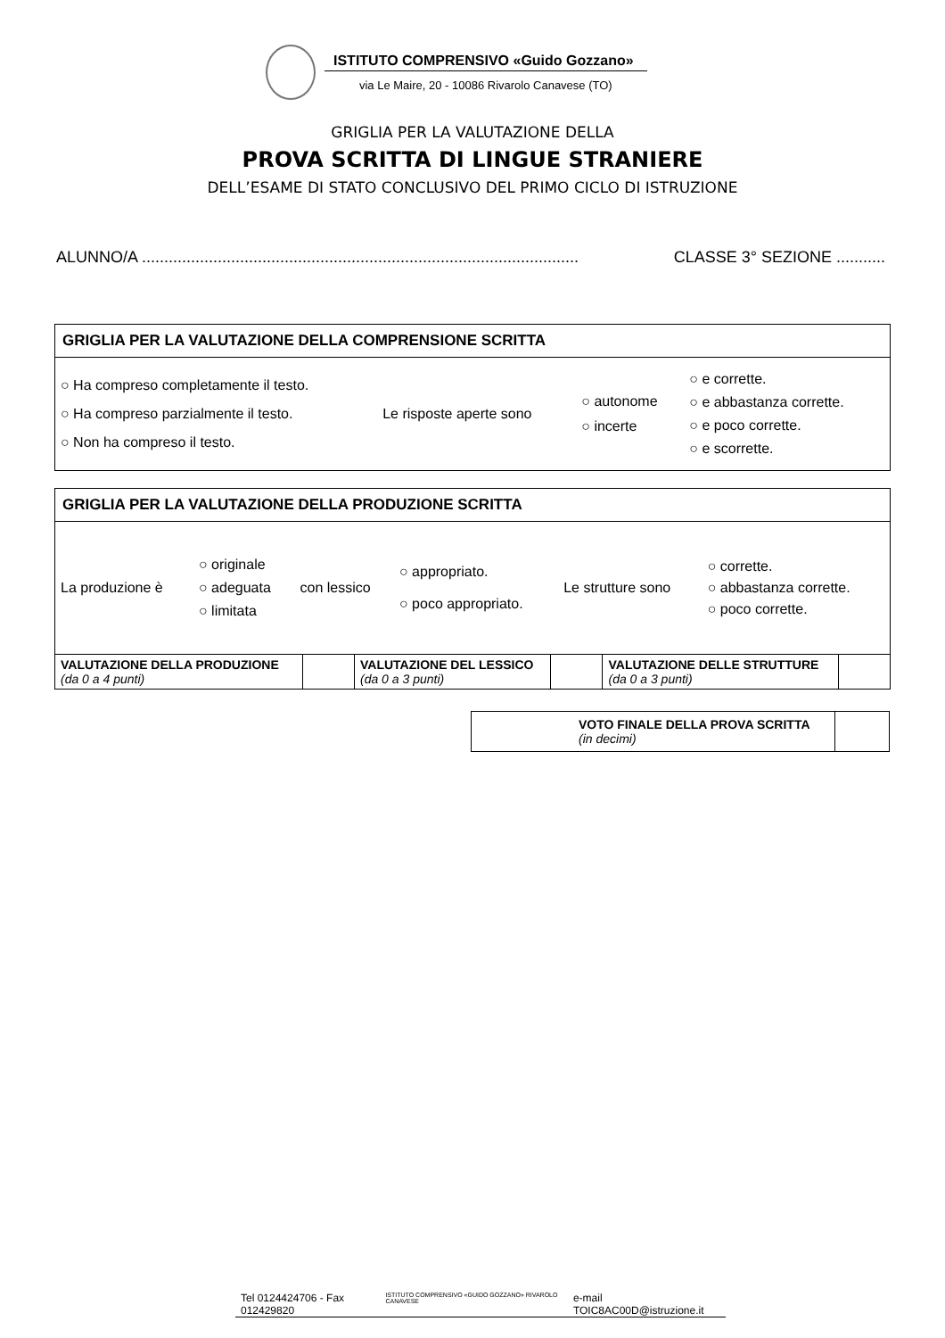ISTITUTO COMPRENSIVO «Guido Gozzano»
via Le Maire, 20 - 10086 Rivarolo Canavese (TO)
GRIGLIA PER LA VALUTAZIONE DELLA
PROVA SCRITTA DI LINGUE STRANIERE
DELL’ESAME DI STATO CONCLUSIVO DEL PRIMO CICLO DI ISTRUZIONE
ALUNNO/A .................................................................................................. CLASSE 3° SEZIONE ...........
GRIGLIA PER LA VALUTAZIONE DELLA COMPRENSIONE SCRITTA
| ○ Ha compreso completamente il testo. ○ Ha compreso parzialmente il testo. ○ Non ha compreso il testo. | Le risposte aperte sono | ○ autonome ○ incerte | ○ e corrette. ○ e abbastanza corrette. ○ e poco corrette. ○ e scorrette. |
GRIGLIA PER LA VALUTAZIONE DELLA PRODUZIONE SCRITTA
| La produzione è | ○ originale ○ adeguata ○ limitata | con lessico | ○ appropriato. ○ poco appropriato. | Le strutture sono | ○ corrette. ○ abbastanza corrette. ○ poco corrette. |
| VALUTAZIONE DELLA PRODUZIONE (da 0 a 4 punti) | | VALUTAZIONE DEL LESSICO (da 0 a 3 punti) | | VALUTAZIONE DELLE STRUTTURE (da 0 a 3 punti) | |
| VOTO FINALE DELLA PROVA SCRITTA (in decimi) | |
Tel 0124424706 - Fax 012429820 ISTITUTO COMPRENSIVO «GUIDO GOZZANO» RIVAROLO CANAVESE e-mail TOIC8AC00D@istruzione.it